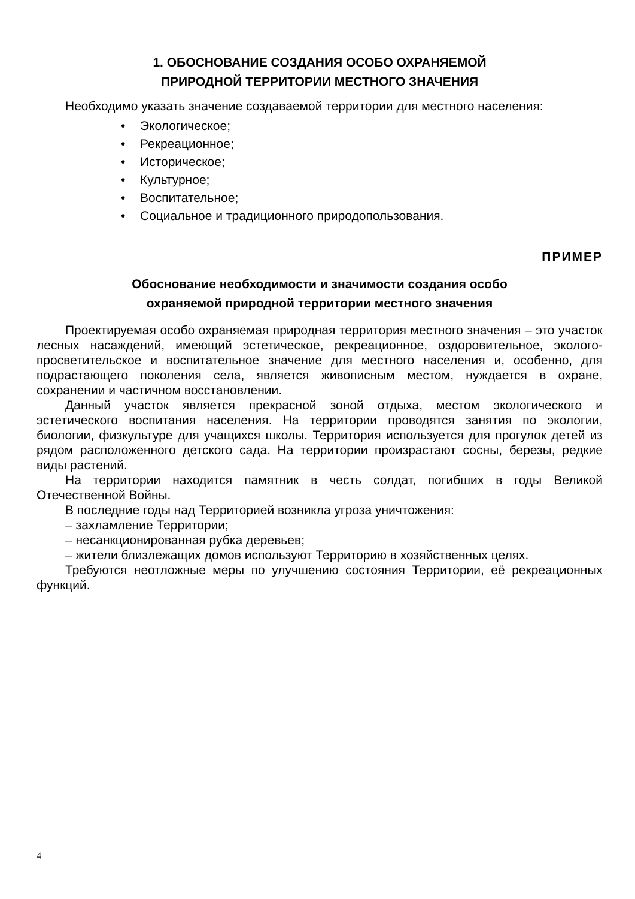1. ОБОСНОВАНИЕ СОЗДАНИЯ ОСОБО ОХРАНЯЕМОЙ
ПРИРОДНОЙ ТЕРРИТОРИИ МЕСТНОГО ЗНАЧЕНИЯ
Необходимо указать значение создаваемой территории для местного населения:
• Экологическое;
• Рекреационное;
• Историческое;
• Культурное;
• Воспитательное;
• Социальное и традиционного природопользования.
ПРИМЕР
Обоснование необходимости и значимости создания особо
охраняемой природной территории местного значения
Проектируемая особо охраняемая природная территория местного значения – это участок лесных насаждений, имеющий эстетическое, рекреационное, оздоровительное, эколого-просветительское и воспитательное значение для местного населения и, особенно, для подрастающего поколения села, является живописным местом, нуждается в охране, сохранении и частичном восстановлении.
Данный участок является прекрасной зоной отдыха, местом экологического и эстетического воспитания населения. На территории проводятся занятия по экологии, биологии, физкультуре для учащихся школы. Территория используется для прогулок детей из рядом расположенного детского сада. На территории произрастают сосны, березы, редкие виды растений.
На территории находится памятник в честь солдат, погибших в годы Великой Отечественной Войны.
В последние годы над Территорией возникла угроза уничтожения:
– захламление Территории;
– несанкционированная рубка деревьев;
– жители близлежащих домов используют Территорию в хозяйственных целях.
Требуются неотложные меры по улучшению состояния Территории, её рекреационных функций.
4